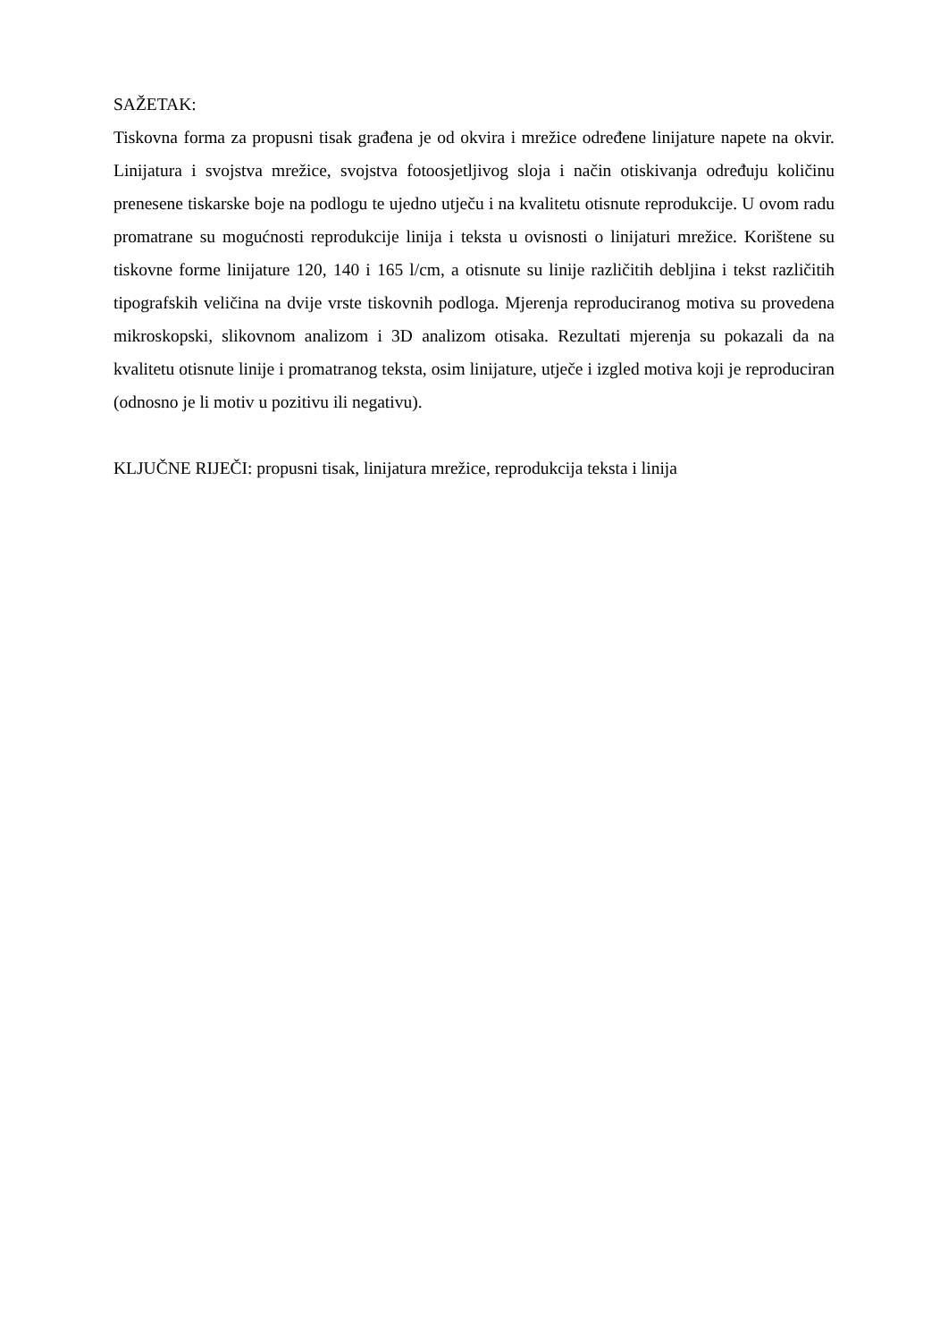SAŽETAK:
Tiskovna forma za propusni tisak građena je od okvira i mrežice određene linijature napete na okvir. Linijatura i svojstva mrežice, svojstva fotoosjetljivog sloja i način otiskivanja određuju količinu prenesene tiskarske boje na podlogu te ujedno utječu i na kvalitetu otisnute reprodukcije. U ovom radu promatrane su mogućnosti reprodukcije linija i teksta u ovisnosti o linijaturi mrežice. Korištene su tiskovne forme linijature 120, 140 i 165 l/cm, a otisnute su linije različitih debljina i tekst različitih tipografskih veličina na dvije vrste tiskovnih podloga. Mjerenja reproduciranog motiva su provedena mikroskopski, slikovnom analizom i 3D analizom otisaka. Rezultati mjerenja su pokazali da na kvalitetu otisnute linije i promatranog teksta, osim linijature, utječe i izgled motiva koji je reproduciran (odnosno je li motiv u pozitivu ili negativu).
KLJUČNE RIJEČI: propusni tisak, linijatura mrežice, reprodukcija teksta i linija